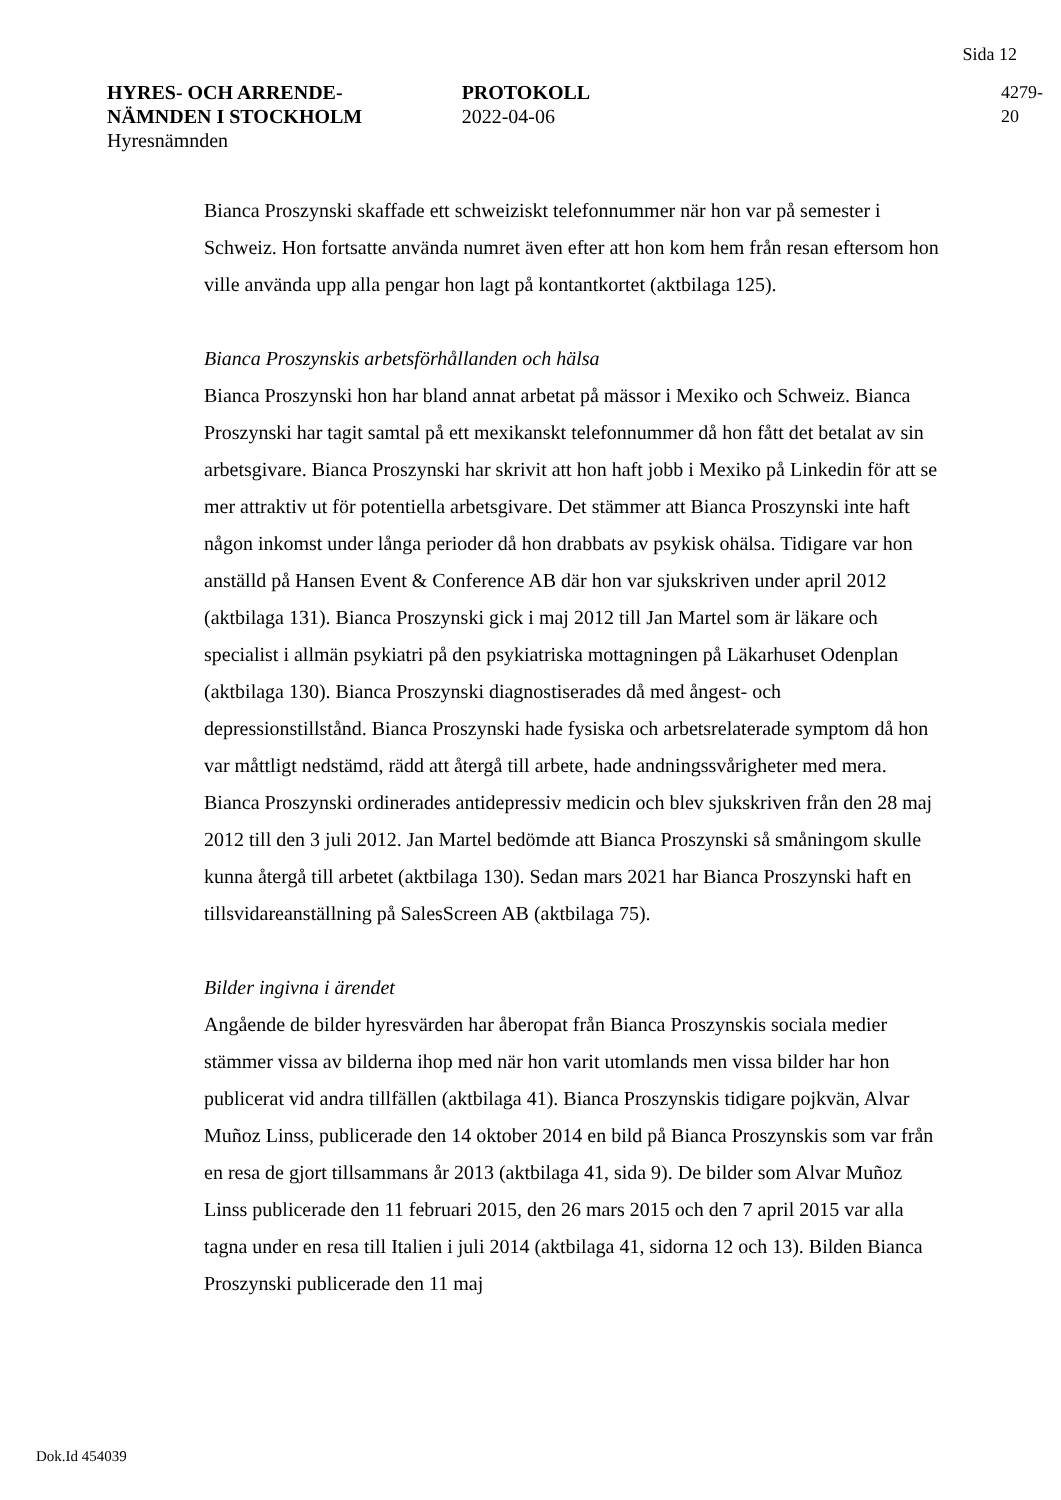Sida 12
HYRES- OCH ARRENDE-
NÄMNDEN I STOCKHOLM
Hyresnämnden
PROTOKOLL
2022-04-06
4279-20
Bianca Proszynski skaffade ett schweiziskt telefonnummer när hon var på semester i Schweiz. Hon fortsatte använda numret även efter att hon kom hem från resan eftersom hon ville använda upp alla pengar hon lagt på kontantkortet (aktbilaga 125).
Bianca Proszynskis arbetsförhållanden och hälsa
Bianca Proszynski hon har bland annat arbetat på mässor i Mexiko och Schweiz. Bianca Proszynski har tagit samtal på ett mexikanskt telefonnummer då hon fått det betalat av sin arbetsgivare. Bianca Proszynski har skrivit att hon haft jobb i Mexiko på Linkedin för att se mer attraktiv ut för potentiella arbetsgivare. Det stämmer att Bianca Proszynski inte haft någon inkomst under långa perioder då hon drabbats av psykisk ohälsa. Tidigare var hon anställd på Hansen Event & Conference AB där hon var sjukskriven under april 2012 (aktbilaga 131). Bianca Proszynski gick i maj 2012 till Jan Martel som är läkare och specialist i allmän psykiatri på den psykiatriska mottagningen på Läkarhuset Odenplan (aktbilaga 130). Bianca Proszynski diagnostiserades då med ångest- och depressionstillstånd. Bianca Proszynski hade fysiska och arbetsrelaterade symptom då hon var måttligt nedstämd, rädd att återgå till arbete, hade andningssvårigheter med mera. Bianca Proszynski ordinerades antidepressiv medicin och blev sjukskriven från den 28 maj 2012 till den 3 juli 2012. Jan Martel bedömde att Bianca Proszynski så småningom skulle kunna återgå till arbetet (aktbilaga 130). Sedan mars 2021 har Bianca Proszynski haft en tillsvidareanställning på SalesScreen AB (aktbilaga 75).
Bilder ingivna i ärendet
Angående de bilder hyresvärden har åberopat från Bianca Proszynskis sociala medier stämmer vissa av bilderna ihop med när hon varit utomlands men vissa bilder har hon publicerat vid andra tillfällen (aktbilaga 41). Bianca Proszynskis tidigare pojkvän, Alvar Muñoz Linss, publicerade den 14 oktober 2014 en bild på Bianca Proszynskis som var från en resa de gjort tillsammans år 2013 (aktbilaga 41, sida 9). De bilder som Alvar Muñoz Linss publicerade den 11 februari 2015, den 26 mars 2015 och den 7 april 2015 var alla tagna under en resa till Italien i juli 2014 (aktbilaga 41, sidorna 12 och 13). Bilden Bianca Proszynski publicerade den 11 maj
Dok.Id 454039